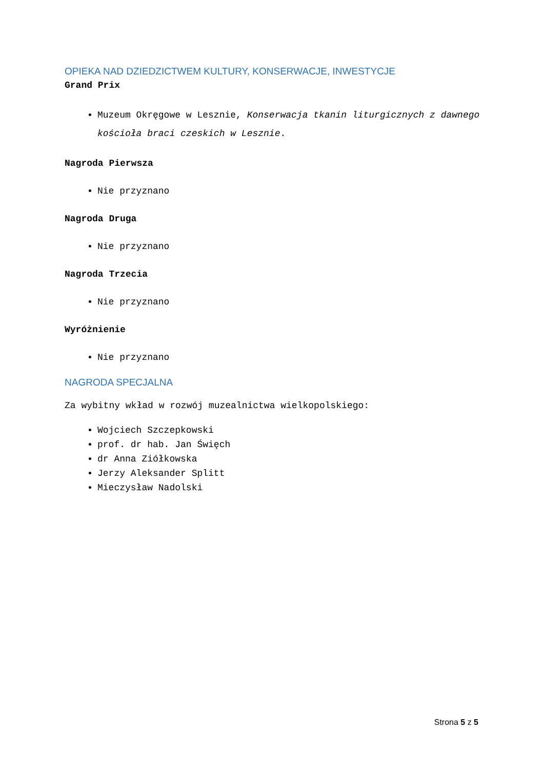OPIEKA NAD DZIEDZICTWEM KULTURY, KONSERWACJE, INWESTYCJE
Grand Prix
Muzeum Okręgowe w Lesznie, Konserwacja tkanin liturgicznych z dawnego kościoła braci czeskich w Lesznie.
Nagroda Pierwsza
Nie przyznano
Nagroda Druga
Nie przyznano
Nagroda Trzecia
Nie przyznano
Wyróżnienie
Nie przyznano
NAGRODA SPECJALNA
Za wybitny wkład w rozwój muzealnictwa wielkopolskiego:
Wojciech Szczepkowski
prof. dr hab. Jan Święch
dr Anna Ziółkowska
Jerzy Aleksander Splitt
Mieczysław Nadolski
Strona 5 z 5